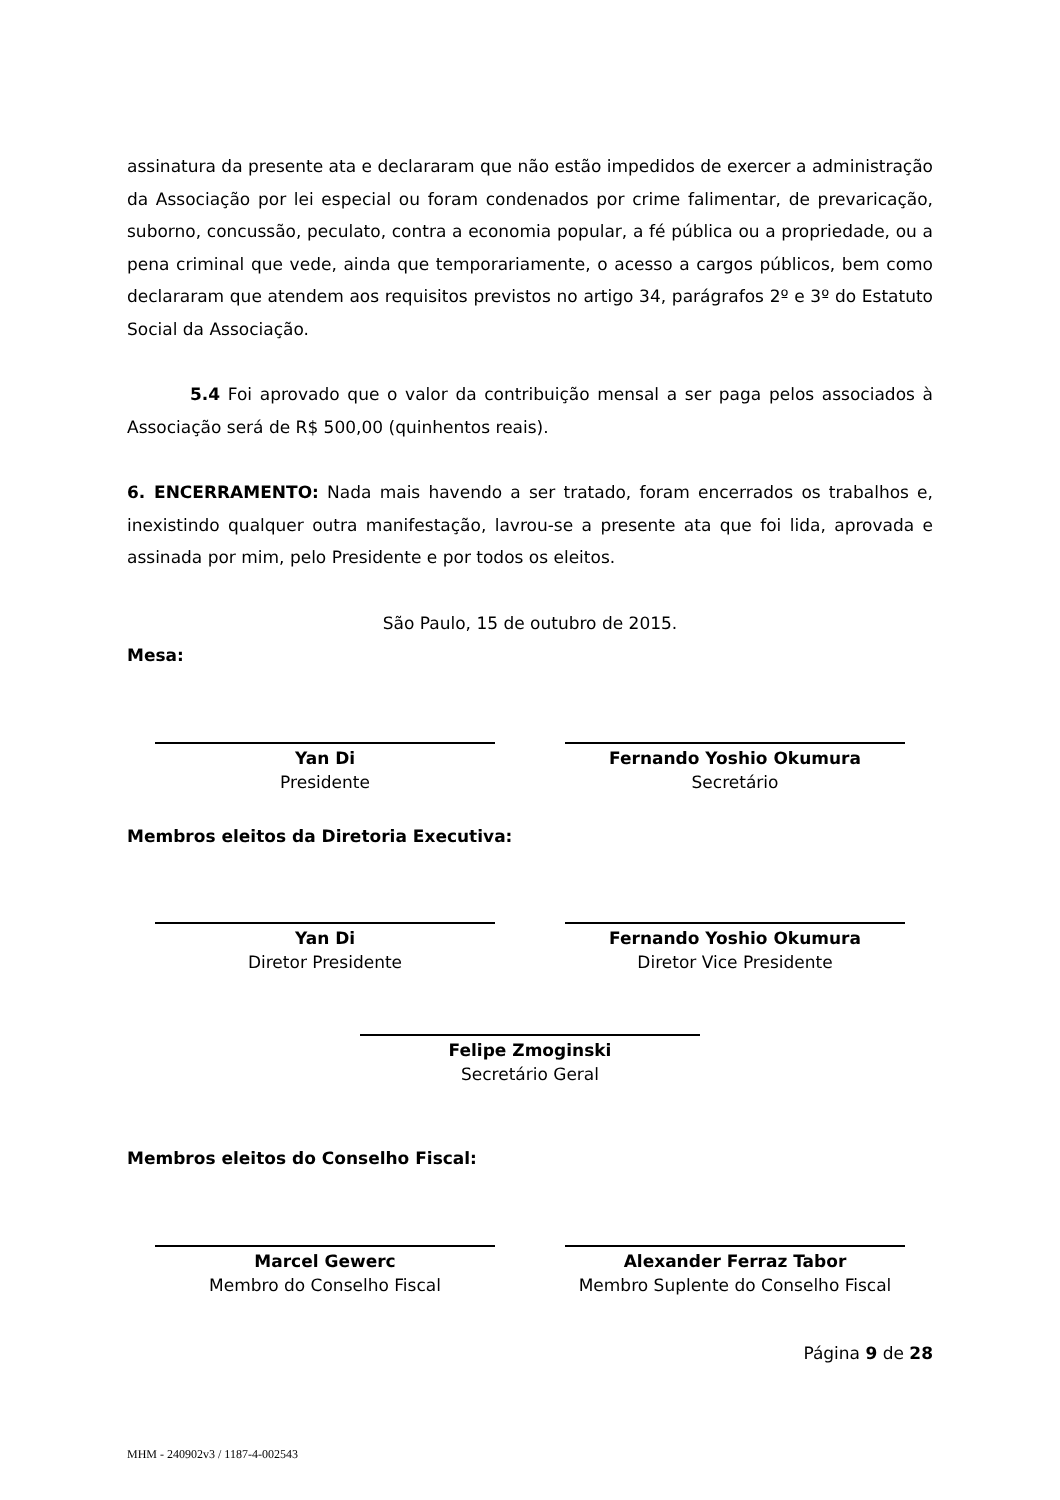assinatura da presente ata e declararam que não estão impedidos de exercer a administração da Associação por lei especial ou foram condenados por crime falimentar, de prevaricação, suborno, concussão, peculato, contra a economia popular, a fé pública ou a propriedade, ou a pena criminal que vede, ainda que temporariamente, o acesso a cargos públicos, bem como declararam que atendem aos requisitos previstos no artigo 34, parágrafos 2º e 3º do Estatuto Social da Associação.
5.4 Foi aprovado que o valor da contribuição mensal a ser paga pelos associados à Associação será de R$ 500,00 (quinhentos reais).
6. ENCERRAMENTO: Nada mais havendo a ser tratado, foram encerrados os trabalhos e, inexistindo qualquer outra manifestação, lavrou-se a presente ata que foi lida, aprovada e assinada por mim, pelo Presidente e por todos os eleitos.
São Paulo, 15 de outubro de 2015.
Mesa:
Yan Di
Presidente
Fernando Yoshio Okumura
Secretário
Membros eleitos da Diretoria Executiva:
Yan Di
Diretor Presidente
Fernando Yoshio Okumura
Diretor Vice Presidente
Felipe Zmoginski
Secretário Geral
Membros eleitos do Conselho Fiscal:
Marcel Gewerc
Membro do Conselho Fiscal
Alexander Ferraz Tabor
Membro Suplente do Conselho Fiscal
Página 9 de 28
MHM - 240902v3 / 1187-4-002543